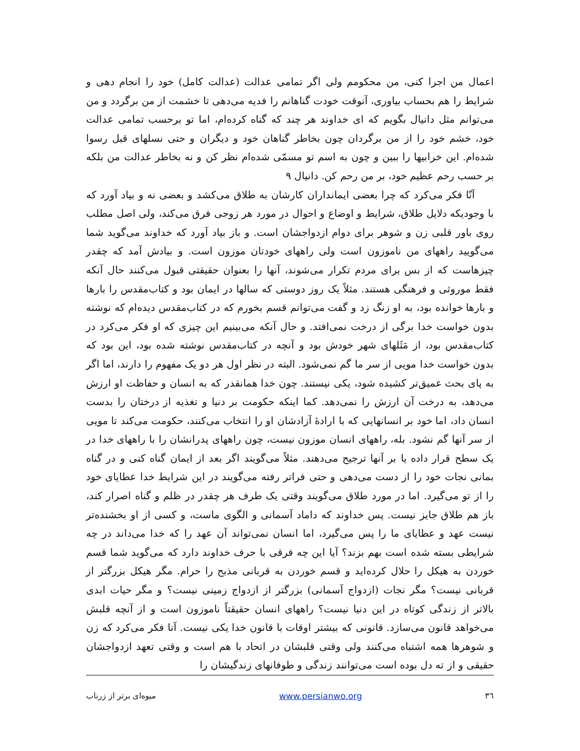اعمال من اجرا کنی، من محکومم ولی اگر تمامی عدالت (عدالت کامل) خود را انجام دهی و شرایط را هم بحساب بیاوری، آنوقت خودت گناهانم را فدیه می‌دهی تا خشمت از من برگردد و من می‌توانم مثل دانیال بگویم که ای خداوند هر چند که گناه کرده‌ام، اما تو برحسب تمامی عدالت خود، خشم خود را از من برگردان چون بخاطر گناهان خود و دیگران و حتی نسلهای قبل رسوا شده‌ام. این خرابیها را ببین و چون به اسم تو مسمّی شده‌ام نظر کن و نه بخاطر عدالت من بلکه بر حسب رحم عظیم خود، بر من رحم کن. دانیال ۹
آنّا فکر می‌کرد که چرا بعضی ایمانداران کارشان به طلاق می‌کشد و بعضی نه و بیاد آورد که با وجودیکه دلایل طلاق، شرایط و اوضاع و احوال در مورد هر زوجی فرق می‌کند، ولی اصل مطلب روی باور قلبی زن و شوهر برای دوام ازدواجشان است. و باز بیاد آورد که خداوند می‌گوید شما می‌گویید راههای من ناموزون است ولی راههای خودتان موزون است. و بیادش آمد که چقدر چیزهاست که از بس برای مردم تکرار می‌شوند، آنها را بعنوان حقیقتی قبول می‌کنند حال آنکه فقط موروثی و فرهنگی هستند. مثلاً یک روز دوستی که سالها در ایمان بود و کتاب‌مقدس را بارها و بارها خوانده بود، به او زنگ زد و گفت می‌توانم قسم بخورم که در کتاب‌مقدس دیده‌ام که نوشته بدون خواست خدا برگی از درخت نمی‌افتد. و حال آنکه می‌بینیم این چیزی که او فکر می‌کرد در کتاب‌مقدس بود، از مَثَلهای شهر خودش بود و آنچه در کتاب‌مقدس نوشته شده بود، این بود که بدون خواست خدا مویی از سر ما گم نمی‌شود. البته در نظر اول هر دو یک مفهوم را دارند، اما اگر به پای بحث عمیق‌تر کشیده شود، یکی نیستند. چون خدا همانقدر که به انسان و حفاظت او ارزش می‌دهد، به درخت آن ارزش را نمی‌دهد. کما اینکه حکومت بر دنیا و تغذیه از درختان را بدست انسان داد، اما خود بر انسانهایی که با ارادهٔ آزادشان او را انتخاب می‌کنند، حکومت می‌کند تا مویی از سر آنها گم نشود. بله، راههای انسان موزون نیست، چون راههای پدرانشان را با راههای خدا در یک سطح قرار داده یا بر آنها ترجیح می‌دهند. مثلاً می‌گویند اگر بعد از ایمان گناه کنی و در گناه بمانی نجات خود را از دست می‌دهی و حتی فراتر رفته می‌گویند در این شرایط خدا عطایای خود را از تو می‌گیرد. اما در مورد طلاق می‌گویند وقتی یک طرف هر چقدر در ظلم و گناه اصرار کند، باز هم طلاق جایز نیست. پس خداوند که داماد آسمانی و الگوی ماست، و کسی از او بخشنده‌تر نیست عهد و عطایای ما را پس می‌گیرد، اما انسان نمی‌تواند آن عهد را که خدا می‌داند در چه شرایطی بسته شده است بهم بزند؟ آیا این چه فرقی با حرف خداوند دارد که می‌گوید شما قسم خوردن به هیکل را حلال کرده‌اید و قسم خوردن به قربانی مذبح را حرام. مگر هیکل بزرگتر از قربانی نیست؟ مگر نجات (ازدواج آسمانی) بزرگتر از ازدواج زمینی نیست؟ و مگر حیات ابدی بالاتر از زندگی کوتاه در این دنیا نیست؟ راههای انسان حقیقتاً ناموزون است و از آنچه قلبش می‌خواهد قانون می‌سازد. قانونی که بیشتر اوقات با قانون خدا یکی نیست. آنا فکر می‌کرد که زن و شوهرها همه اشتباه می‌کنند ولی وقتی قلبشان در اتحاد با هم است و وقتی تعهد ازدواجشان حقیقی و از ته دل بوده است می‌توانند زندگی و طوفانهای زندگیشان را
٣٦ www.persianwo.org میوه‌ای برتر از زرناب